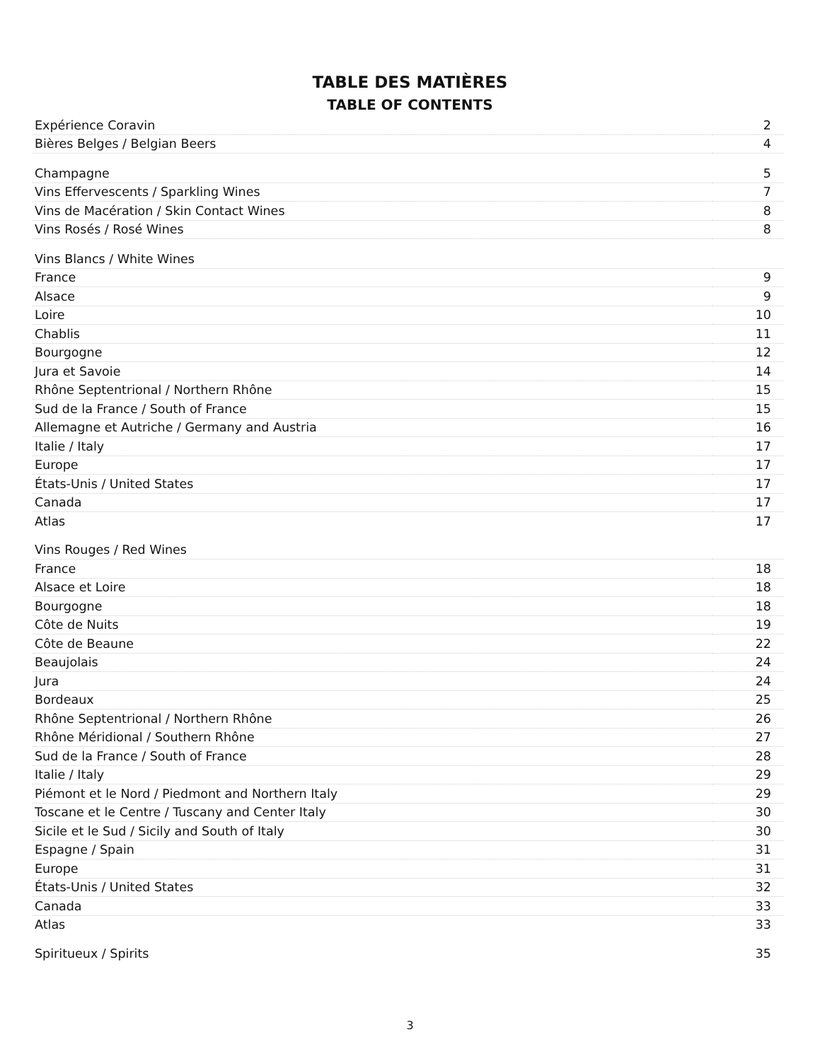TABLE DES MATIÈRES
TABLE OF CONTENTS
| Expérience Coravin | 2 |
| Bières Belges / Belgian Beers | 4 |
| Champagne | 5 |
| Vins Effervescents / Sparkling Wines | 7 |
| Vins de Macération / Skin Contact Wines | 8 |
| Vins Rosés / Rosé Wines | 8 |
| Vins Blancs / White Wines | |
| France | 9 |
| Alsace | 9 |
| Loire | 10 |
| Chablis | 11 |
| Bourgogne | 12 |
| Jura et Savoie | 14 |
| Rhône Septentrional / Northern Rhône | 15 |
| Sud de la France / South of France | 15 |
| Allemagne et Autriche / Germany and Austria | 16 |
| Italie / Italy | 17 |
| Europe | 17 |
| États-Unis / United States | 17 |
| Canada | 17 |
| Atlas | 17 |
| Vins Rouges / Red Wines | |
| France | 18 |
| Alsace et Loire | 18 |
| Bourgogne | 18 |
| Côte de Nuits | 19 |
| Côte de Beaune | 22 |
| Beaujolais | 24 |
| Jura | 24 |
| Bordeaux | 25 |
| Rhône Septentrional / Northern Rhône | 26 |
| Rhône Méridional / Southern Rhône | 27 |
| Sud de la France / South of France | 28 |
| Italie / Italy | 29 |
| Piémont et le Nord / Piedmont and Northern Italy | 29 |
| Toscane et le Centre / Tuscany and Center Italy | 30 |
| Sicile et le Sud / Sicily and South of Italy | 30 |
| Espagne / Spain | 31 |
| Europe | 31 |
| États-Unis / United States | 32 |
| Canada | 33 |
| Atlas | 33 |
| Spiritueux / Spirits | 35 |
3